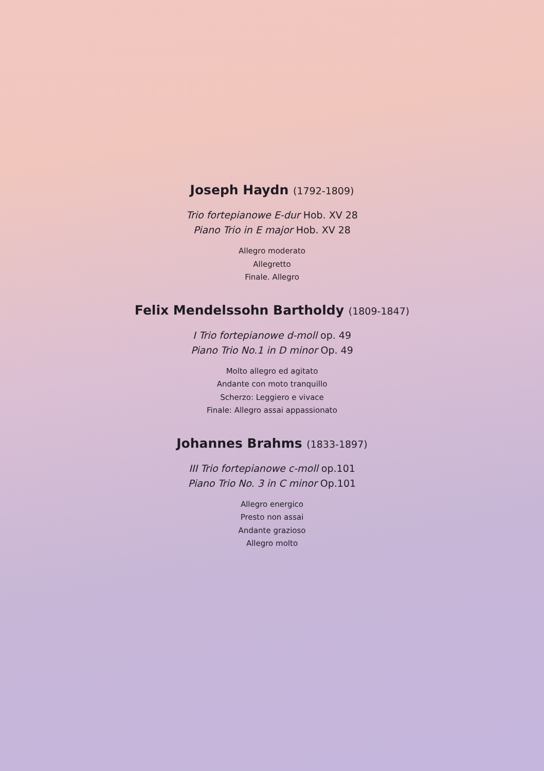Joseph Haydn (1792-1809)
Trio fortepianowe E-dur Hob. XV 28
Piano Trio in E major Hob. XV 28
Allegro moderato
Allegretto
Finale. Allegro
Felix Mendelssohn Bartholdy (1809-1847)
I Trio fortepianowe d-moll op. 49
Piano Trio No.1 in D minor Op. 49
Molto allegro ed agitato
Andante con moto tranquillo
Scherzo: Leggiero e vivace
Finale: Allegro assai appassionato
Johannes Brahms (1833-1897)
III Trio fortepianowe c-moll op.101
Piano Trio No. 3 in C minor Op.101
Allegro energico
Presto non assai
Andante grazioso
Allegro molto